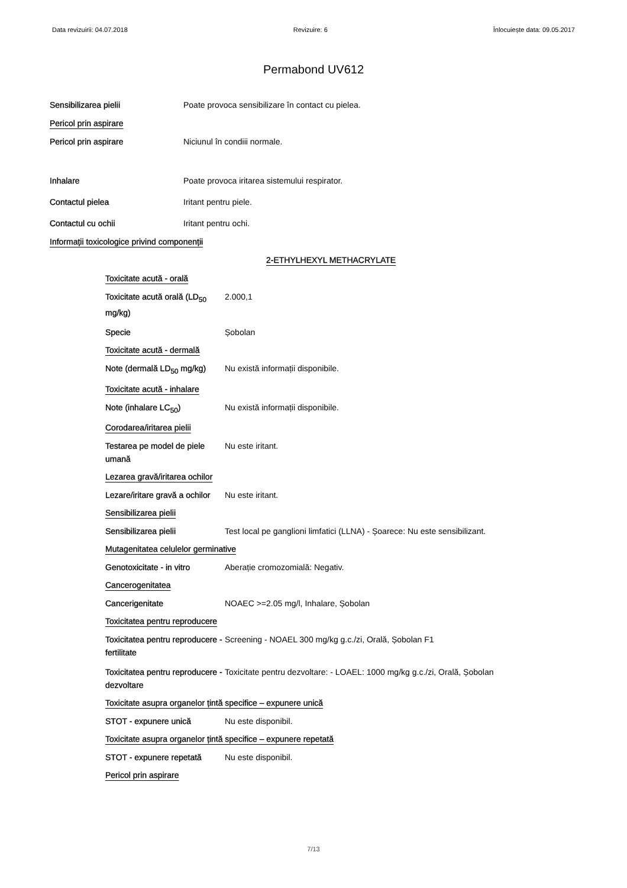Data revizuirii: 04.07.2018 Revizuire: 6 Înlocuiește data: 09.05.2017
Permabond UV612
Sensibilizarea pielii Poate provoca sensibilizare în contact cu pielea.
Pericol prin aspirare
Pericol prin aspirare Niciunul în condiii normale.
Inhalare Poate provoca iritarea sistemului respirator.
Contactul pielea Iritant pentru piele.
Contactul cu ochii Iritant pentru ochi.
Informații toxicologice privind componenții
2-ETHYLHEXYL METHACRYLATE
Toxicitate acută - orală
Toxicitate acută orală (LD<sub>50</sub> mg/kg)
2.000,1
Specie
Șobolan
Toxicitate acută - dermală
Note (dermală LD<sub>50</sub> mg/kg)
Nu există informații disponibile.
Toxicitate acută - inhalare
Note (inhalare LC<sub>50</sub>)
Nu există informații disponibile.
Corodarea/iritarea pielii
Testarea pe model de piele umană
Nu este iritant.
Lezarea gravă/iritarea ochilor
Lezare/iritare gravă a ochilor
Nu este iritant.
Sensibilizarea pielii
Sensibilizarea pielii
Test local pe ganglioni limfatici (LLNA) - Șoarece: Nu este sensibilizant.
Mutagenitatea celulelor germinative
Genotoxicitate - in vitro
Aberație cromozomială: Negativ.
Cancerogenitatea
Cancerigenitate
NOAEC >=2.05 mg/l, Inhalare, Șobolan
Toxicitatea pentru reproducere
Toxicitatea pentru reproducere -fertilitate
Screening - NOAEL 300 mg/kg g.c./zi, Orală, Șobolan F1
Toxicitatea pentru reproducere - dezvoltare
Toxicitate pentru dezvoltare: - LOAEL: 1000 mg/kg g.c./zi, Orală, Șobolan
Toxicitate asupra organelor țintă specifice – expunere unică
STOT - expunere unică
Nu este disponibil.
Toxicitate asupra organelor țintă specifice – expunere repetată
STOT - expunere repetată
Nu este disponibil.
Pericol prin aspirare
7/13